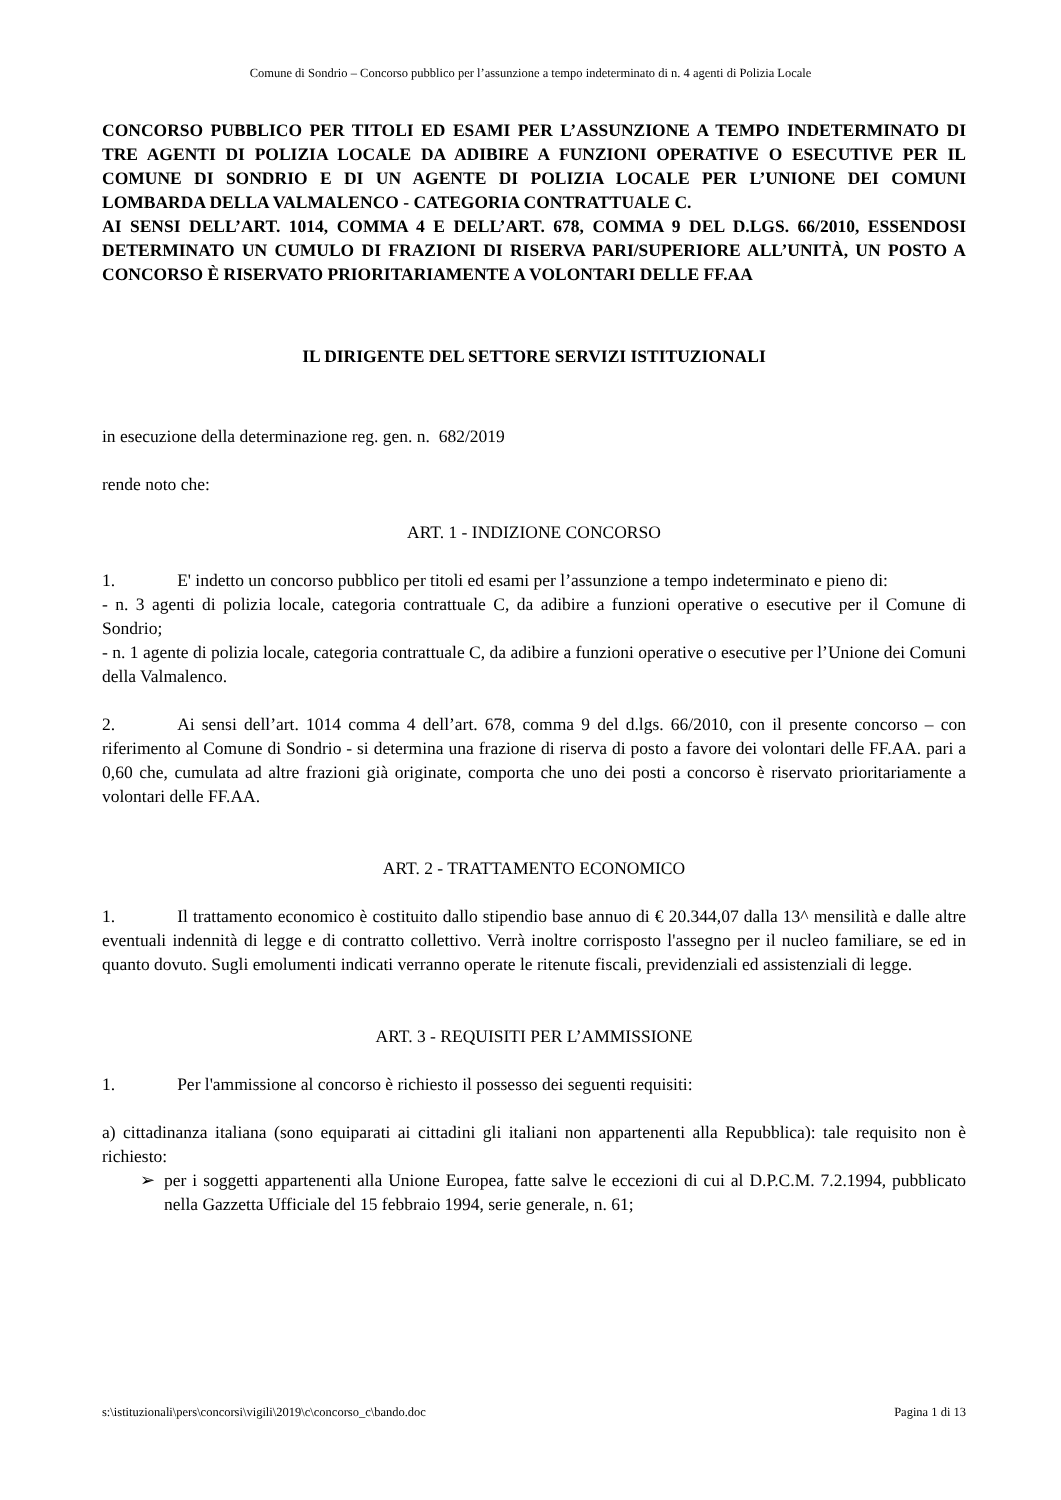Comune di Sondrio – Concorso pubblico per l’assunzione a tempo indeterminato di n. 4 agenti di Polizia Locale
CONCORSO PUBBLICO PER TITOLI ED ESAMI PER L’ASSUNZIONE A TEMPO INDETERMINATO DI TRE AGENTI DI POLIZIA LOCALE DA ADIBIRE A FUNZIONI OPERATIVE O ESECUTIVE PER IL COMUNE DI SONDRIO E DI UN AGENTE DI POLIZIA LOCALE PER L’UNIONE DEI COMUNI LOMBARDA DELLA VALMALENCO - CATEGORIA CONTRATTUALE C.
AI SENSI DELL’ART. 1014, COMMA 4 E DELL’ART. 678, COMMA 9 DEL D.LGS. 66/2010, ESSENDOSI DETERMINATO UN CUMULO DI FRAZIONI DI RISERVA PARI/SUPERIORE ALL’UNITÀ, UN POSTO A CONCORSO È RISERVATO PRIORITARIAMENTE A VOLONTARI DELLE FF.AA
IL DIRIGENTE DEL SETTORE SERVIZI ISTITUZIONALI
in esecuzione della determinazione reg. gen. n. 682/2019
rende noto che:
ART. 1 - INDIZIONE CONCORSO
1. E' indetto un concorso pubblico per titoli ed esami per l’assunzione a tempo indeterminato e pieno di:
- n. 3 agenti di polizia locale, categoria contrattuale C, da adibire a funzioni operative o esecutive per il Comune di Sondrio;
- n. 1 agente di polizia locale, categoria contrattuale C, da adibire a funzioni operative o esecutive per l’Unione dei Comuni della Valmalenco.
2. Ai sensi dell’art. 1014 comma 4 dell’art. 678, comma 9 del d.lgs. 66/2010, con il presente concorso – con riferimento al Comune di Sondrio - si determina una frazione di riserva di posto a favore dei volontari delle FF.AA. pari a 0,60 che, cumulata ad altre frazioni già originate, comporta che uno dei posti a concorso è riservato prioritariamente a volontari delle FF.AA.
ART. 2 - TRATTAMENTO ECONOMICO
1. Il trattamento economico è costituito dallo stipendio base annuo di € 20.344,07 dalla 13^ mensilità e dalle altre eventuali indennità di legge e di contratto collettivo. Verrà inoltre corrisposto l'assegno per il nucleo familiare, se ed in quanto dovuto. Sugli emolumenti indicati verranno operate le ritenute fiscali, previdenziali ed assistenziali di legge.
ART. 3 - REQUISITI PER L’AMMISSIONE
1. Per l'ammissione al concorso è richiesto il possesso dei seguenti requisiti:
a) cittadinanza italiana (sono equiparati ai cittadini gli italiani non appartenenti alla Repubblica): tale requisito non è richiesto:
➢ per i soggetti appartenenti alla Unione Europea, fatte salve le eccezioni di cui al D.P.C.M. 7.2.1994, pubblicato nella Gazzetta Ufficiale del 15 febbraio 1994, serie generale, n. 61;
s:\istituzionali\pers\concorsi\vigili\2019\c\concorso_c\bando.doc Pagina 1 di 13